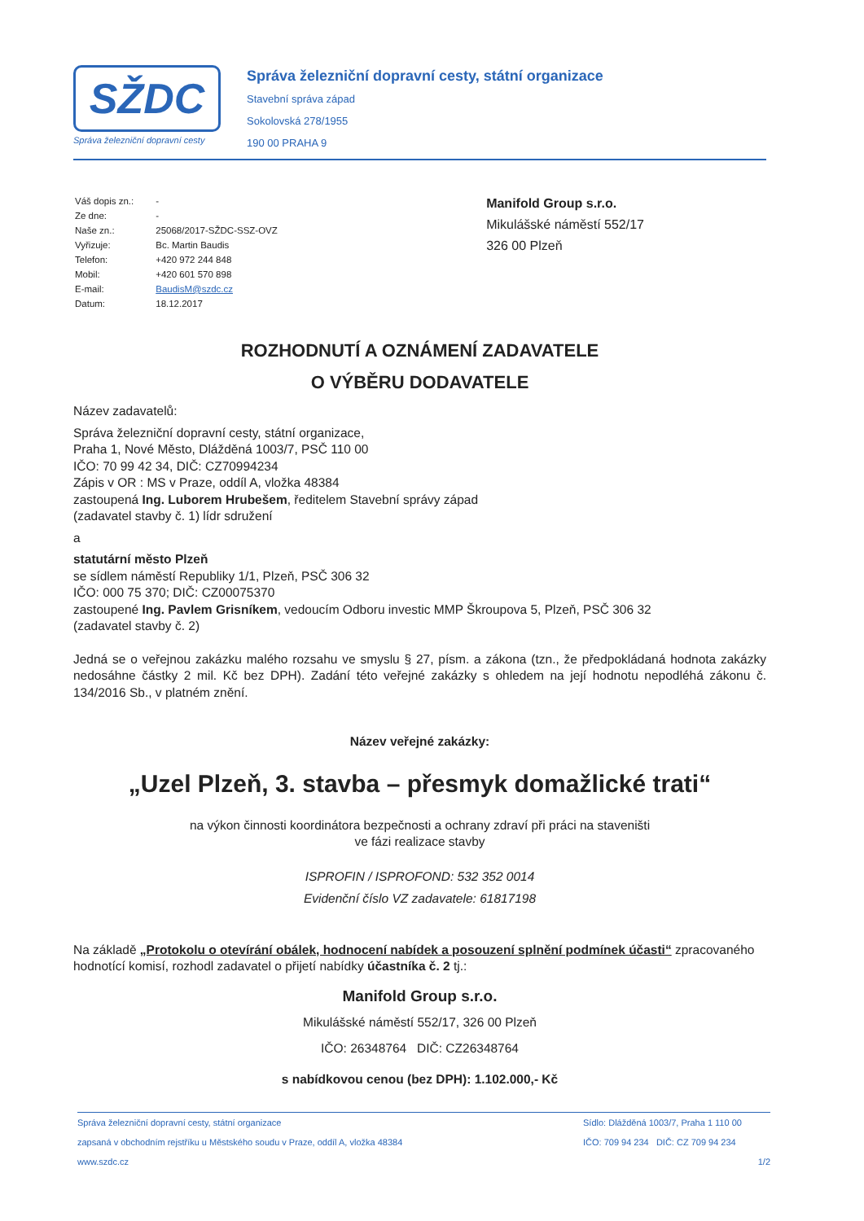SŽDC
Správa železniční dopravní cesty
Správa železniční dopravní cesty, státní organizace
Stavební správa západ
Sokolovská 278/1955
190 00 PRAHA 9
| Váš dopis zn.: | - |
| Ze dne: | - |
| Naše zn.: | 25068/2017-SŽDC-SSZ-OVZ |
| Vyřizuje: | Bc. Martin Baudis |
| Telefon: | +420 972 244 848 |
| Mobil: | +420 601 570 898 |
| E-mail: | BaudisM@szdc.cz |
| Datum: | 18.12.2017 |
Manifold Group s.r.o.
Mikulášské náměstí 552/17
326 00 Plzeň
ROZHODNUTÍ A OZNÁMENÍ ZADAVATELE
O VÝBĚRU DODAVATELE
Název zadavatelů:
Správa železniční dopravní cesty, státní organizace,
Praha 1, Nové Město, Dlážděná 1003/7, PSČ 110 00
IČO: 70 99 42 34, DIČ: CZ70994234
Zápis v OR : MS v Praze, oddíl A, vložka 48384
zastoupená Ing. Luborem Hrubešem, ředitelem Stavební správy západ
(zadavatel stavby č. 1) lídr sdružení
a
statutární město Plzeň
se sídlem náměstí Republiky 1/1, Plzeň, PSČ 306 32
IČO: 000 75 370; DIČ: CZ00075370
zastoupené Ing. Pavlem Grisníkem, vedoucím Odboru investic MMP Škroupova 5, Plzeň, PSČ 306 32
(zadavatel stavby č. 2)
Jedná se o veřejnou zakázku malého rozsahu ve smyslu § 27, písm. a zákona (tzn., že předpokládaná hodnota zakázky nedosáhne částky 2 mil. Kč bez DPH). Zadání této veřejné zakázky s ohledem na její hodnotu nepodléhá zákonu č. 134/2016 Sb., v platném znění.
Název veřejné zakázky:
„Uzel Plzeň, 3. stavba – přesmyk domažlické trati“
na výkon činnosti koordinátora bezpečnosti a ochrany zdraví při práci na staveništi
ve fázi realizace stavby
ISPROFIN / ISPROFOND: 532 352 0014
Evidenční číslo VZ zadavatele: 61817198
Na základě „Protokolu o otevírání obálek, hodnocení nabídek a posouzení splnění podmínek účasti“ zpracovaného hodnotící komisí, rozhodl zadavatel o přijetí nabídky účastníka č. 2 tj.:
Manifold Group s.r.o.
Mikulášské náměstí 552/17, 326 00 Plzeň
IČO: 26348764 DIČ: CZ26348764
s nabídkovou cenou (bez DPH): 1.102.000,- Kč
Správa železniční dopravní cesty, státní organizace Sídlo: Dlážděná 1003/7, Praha 1 110 00
zapsaná v obchodním rejstříku u Městského soudu v Praze, oddíl A, vložka 48384 IČO: 709 94 234 DIČ: CZ 709 94 234
www.szdc.cz 1/2